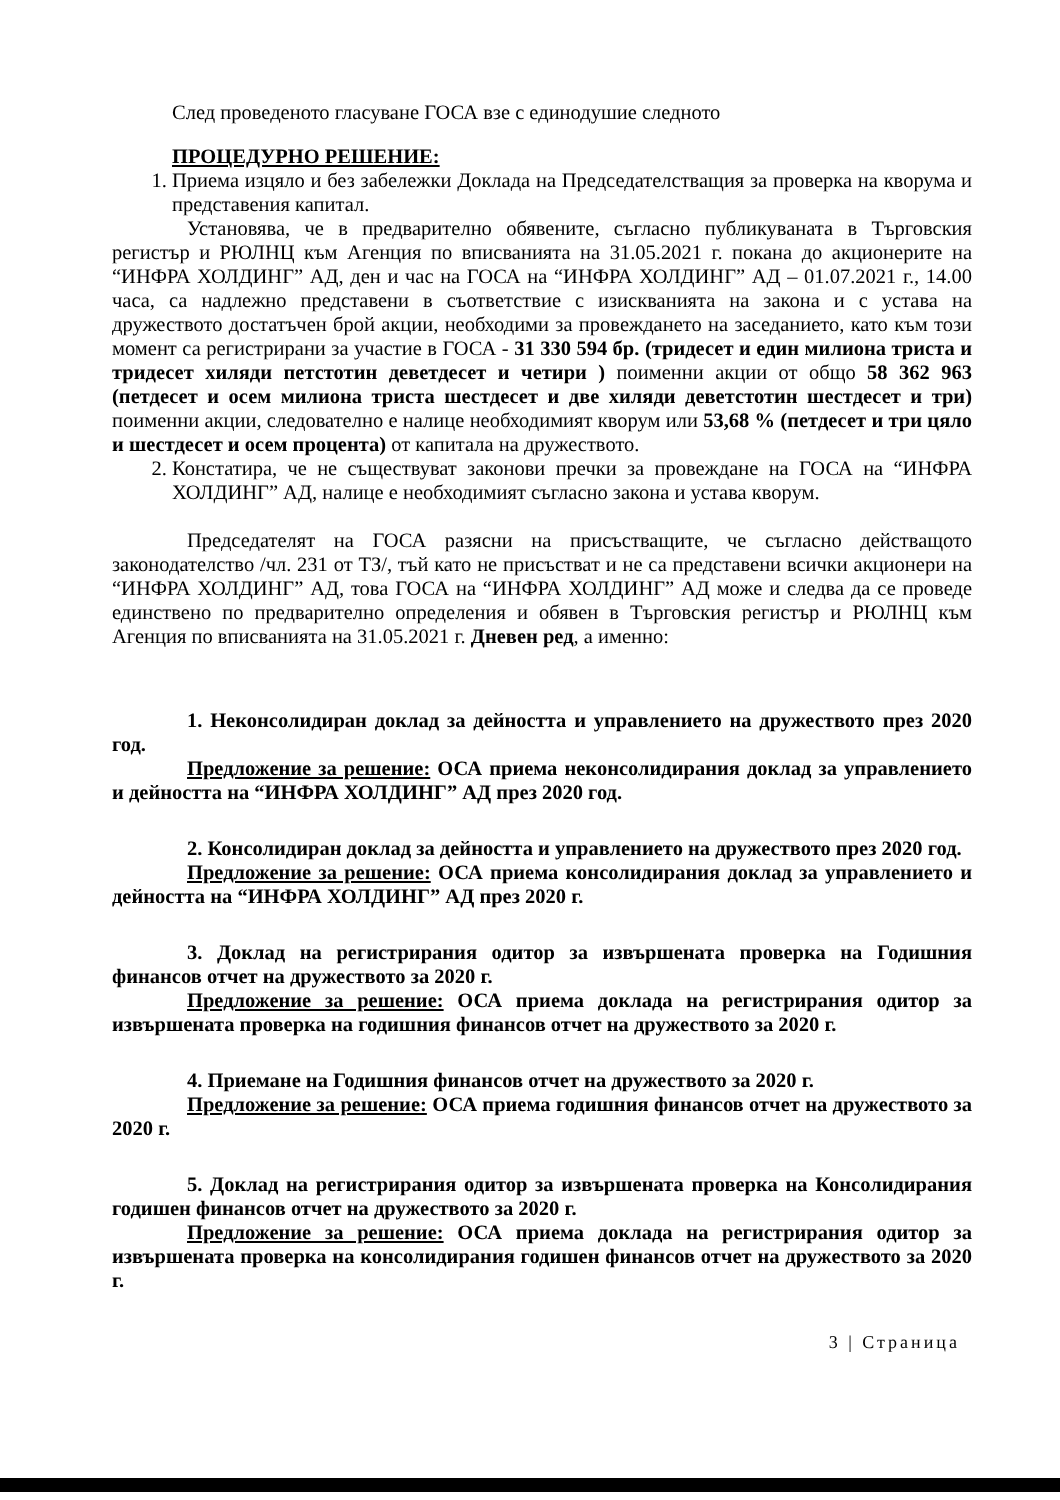След проведеното гласуване ГОСА взе с единодушие следното
ПРОЦЕДУРНО РЕШЕНИЕ:
1. Приема изцяло и без забележки Доклада на Председателстващия за проверка на кворума и представения капитал.
Установява, че в предварително обявените, съгласно публикуваната в Търговския регистър и РЮЛНЦ към Агенция по вписванията на 31.05.2021 г. покана до акционерите на “ИНФРА ХОЛДИНГ” АД, ден и час на ГОСА на “ИНФРА ХОЛДИНГ” АД – 01.07.2021 г., 14.00 часа, са надлежно представени в съответствие с изискванията на закона и с устава на дружеството достатъчен брой акции, необходими за провеждането на заседанието, като към този момент са регистрирани за участие в ГОСА - 31 330 594 бр. (тридесет и един милиона триста и тридесет хиляди петстотин деветдесет и четири ) поименни акции от общо 58 362 963 (петдесет и осем милиона триста шестдесет и две хиляди деветстотин шестдесет и три) поименни акции, следователно е налице необходимият кворум или 53,68 % (петдесет и три цяло и шестдесет и осем процента) от капитала на дружеството.
2. Констатира, че не съществуват законови пречки за провеждане на ГОСА на “ИНФРА ХОЛДИНГ” АД, налице е необходимият съгласно закона и устава кворум.
Председателят на ГОСА разясни на присъстващите, че съгласно действащото законодателство /чл. 231 от ТЗ/, тъй като не присъстват и не са представени всички акционери на “ИНФРА ХОЛДИНГ” АД, това ГОСА на “ИНФРА ХОЛДИНГ” АД може и следва да се проведе единствено по предварително определения и обявен в Търговския регистър и РЮЛНЦ към Агенция по вписванията на 31.05.2021 г. Дневен ред, а именно:
1. Неконсолидиран доклад за дейността и управлението на дружеството през 2020 год.
Предложение за решение: ОСА приема неконсолидирания доклад за управлението и дейността на “ИНФРА ХОЛДИНГ” АД през 2020 год.
2. Консолидиран доклад за дейността и управлението на дружеството през 2020 год.
Предложение за решение: ОСА приема консолидирания доклад за управлението и дейността на “ИНФРА ХОЛДИНГ” АД през 2020 г.
3. Доклад на регистрирания одитор за извършената проверка на Годишния финансов отчет на дружеството за 2020 г.
Предложение за решение: ОСА приема доклада на регистрирания одитор за извършената проверка на годишния финансов отчет на дружеството за 2020 г.
4. Приемане на Годишния финансов отчет на дружеството за 2020 г.
Предложение за решение: ОСА приема годишния финансов отчет на дружеството за 2020 г.
5. Доклад на регистрирания одитор за извършената проверка на Консолидирания годишен финансов отчет на дружеството за 2020 г.
Предложение за решение: ОСА приема доклада на регистрирания одитор за извършената проверка на консолидирания годишен финансов отчет на дружеството за 2020 г.
3 | Страница